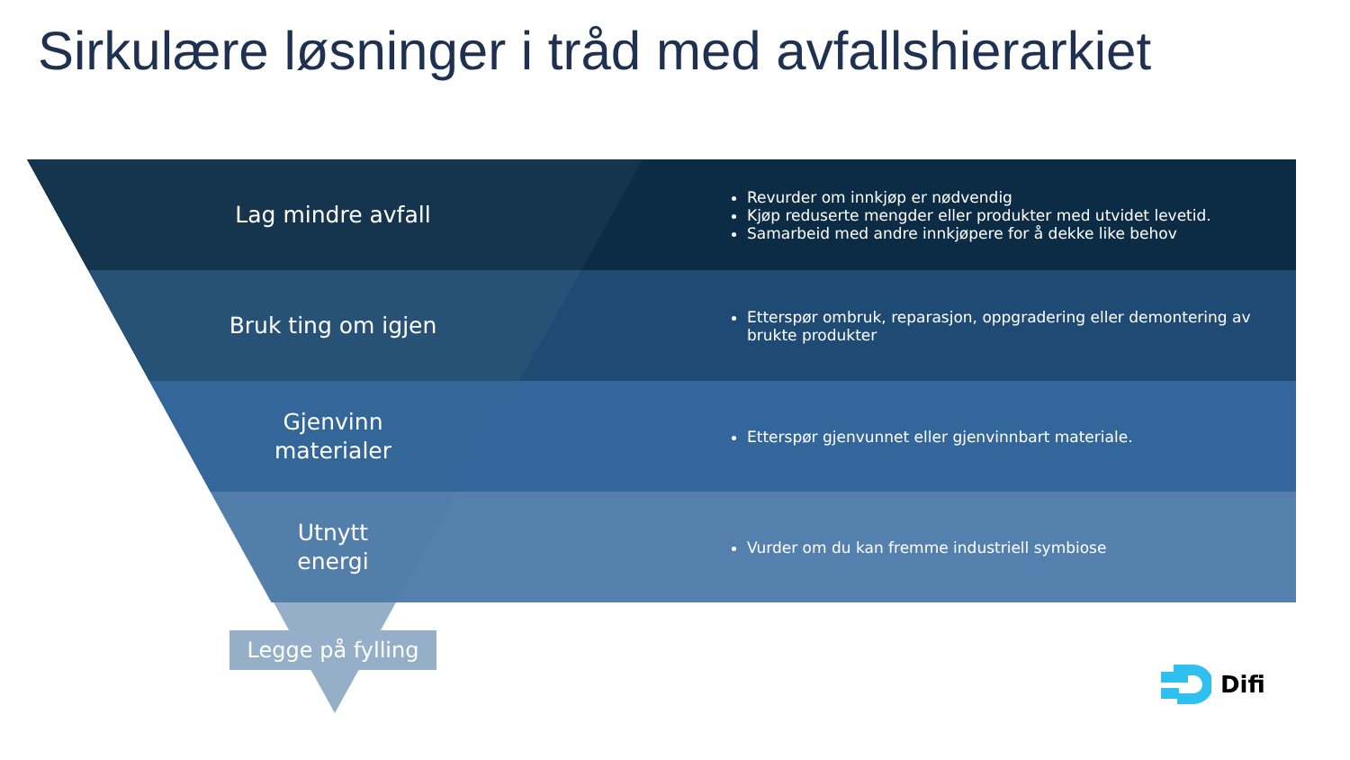Sirkulære løsninger i tråd med avfallshierarkiet
Lag mindre avfall
Revurder om innkjøp er nødvendig
Kjøp reduserte mengder eller produkter med utvidet levetid.
Samarbeid med andre innkjøpere for å dekke like behov
Bruk ting om igjen
Etterspør ombruk, reparasjon, oppgradering eller demontering av brukte produkter
Gjenvinn
materialer
Etterspør gjenvunnet eller gjenvinnbart materiale.
Utnytt
energi
Vurder om du kan fremme industriell symbiose
Legge på fylling
Difi